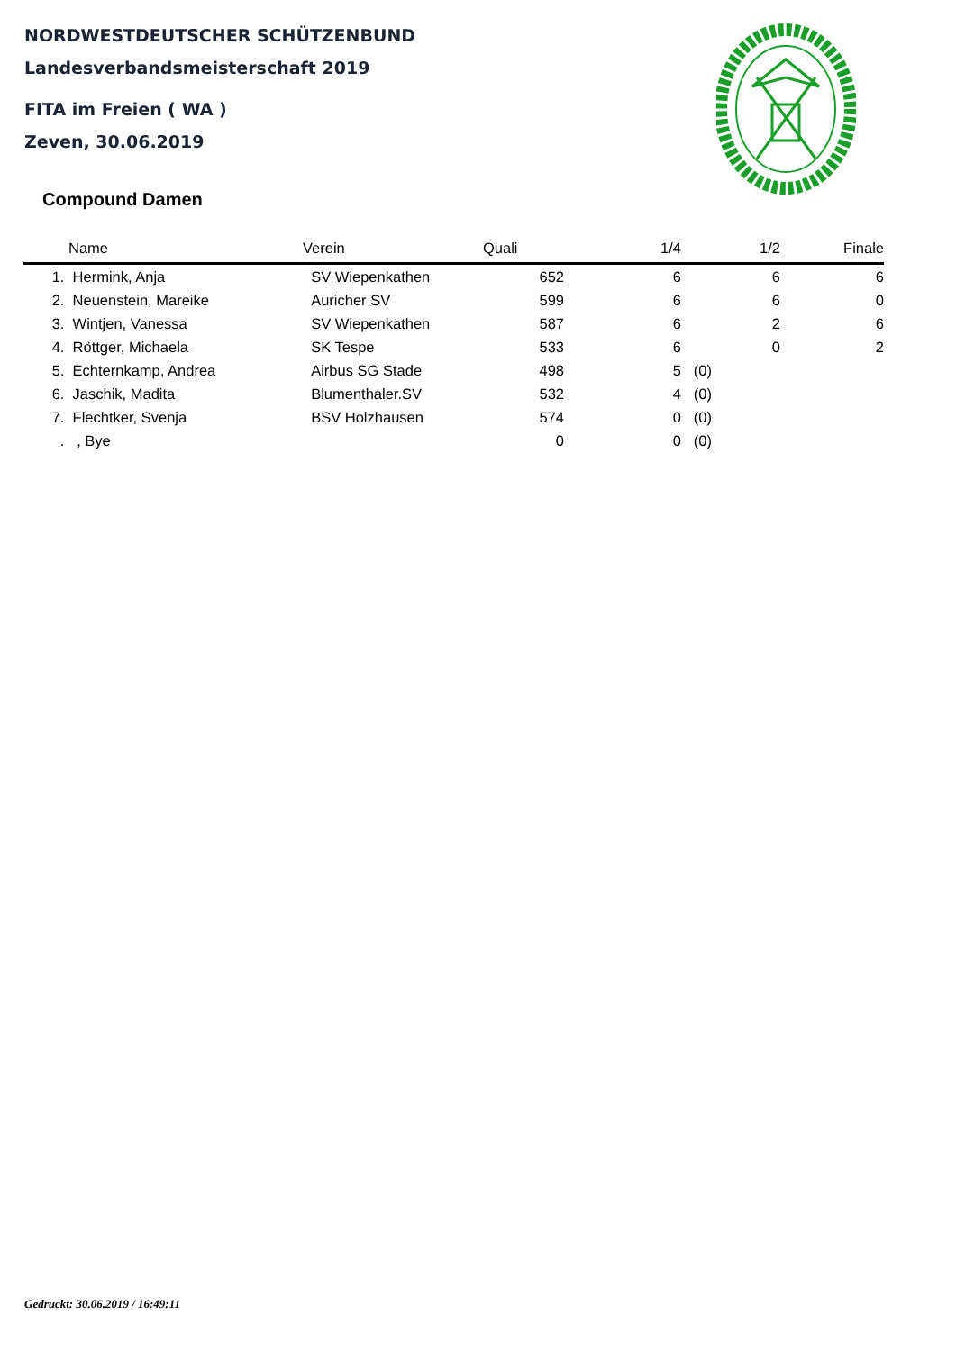NORDWESTDEUTSCHER SCHÜTZENBUND
Landesverbandsmeisterschaft 2019
FITA im Freien ( WA )
Zeven, 30.06.2019
Compound Damen
| | Name | Verein | Quali | 1/4 | | 1/2 | Finale |
| --- | --- | --- | --- | --- | --- | --- | --- |
| 1. | Hermink, Anja | SV Wiepenkathen | 652 | 6 | | 6 | 6 |
| 2. | Neuenstein, Mareike | Auricher SV | 599 | 6 | | 6 | 0 |
| 3. | Wintjen, Vanessa | SV Wiepenkathen | 587 | 6 | | 2 | 6 |
| 4. | Röttger, Michaela | SK Tespe | 533 | 6 | | 0 | 2 |
| 5. | Echternkamp, Andrea | Airbus SG Stade | 498 | 5 | (0) | | |
| 6. | Jaschik, Madita | Blumenthaler.SV | 532 | 4 | (0) | | |
| 7. | Flechtker, Svenja | BSV Holzhausen | 574 | 0 | (0) | | |
| . | , Bye | | 0 | 0 | (0) | | |
Gedruckt: 30.06.2019 / 16:49:11